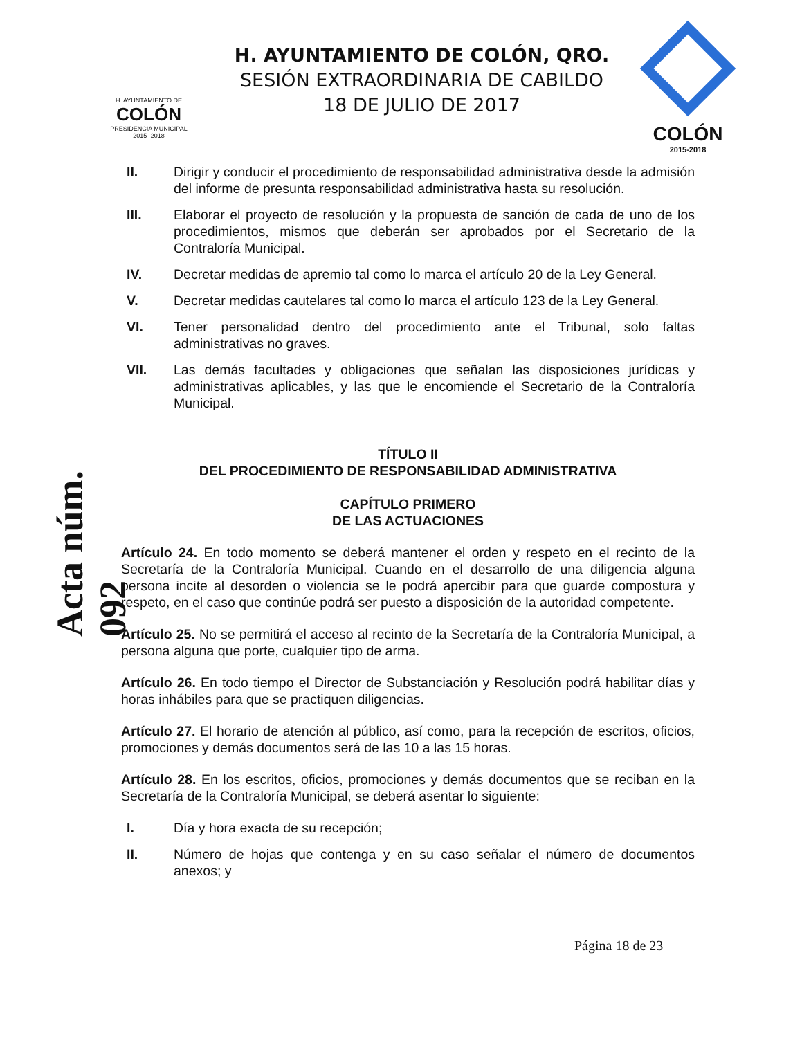H. AYUNTAMIENTO DE
COLÓN
PRESIDENCIA MUNICIPAL
2015 -2018
H. AYUNTAMIENTO DE COLÓN, QRO.
SESIÓN EXTRAORDINARIA DE CABILDO
18 DE JULIO DE 2017
COLÓN
2015-2018
II. Dirigir y conducir el procedimiento de responsabilidad administrativa desde la admisión del informe de presunta responsabilidad administrativa hasta su resolución.
III. Elaborar el proyecto de resolución y la propuesta de sanción de cada de uno de los procedimientos, mismos que deberán ser aprobados por el Secretario de la Contraloría Municipal.
IV. Decretar medidas de apremio tal como lo marca el artículo 20 de la Ley General.
V. Decretar medidas cautelares tal como lo marca el artículo 123 de la Ley General.
VI. Tener personalidad dentro del procedimiento ante el Tribunal, solo faltas administrativas no graves.
VII. Las demás facultades y obligaciones que señalan las disposiciones jurídicas y administrativas aplicables, y las que le encomiende el Secretario de la Contraloría Municipal.
TÍTULO II
DEL PROCEDIMIENTO DE RESPONSABILIDAD ADMINISTRATIVA
CAPÍTULO PRIMERO
DE LAS ACTUACIONES
Artículo 24. En todo momento se deberá mantener el orden y respeto en el recinto de la Secretaría de la Contraloría Municipal. Cuando en el desarrollo de una diligencia alguna persona incite al desorden o violencia se le podrá apercibir para que guarde compostura y respeto, en el caso que continúe podrá ser puesto a disposición de la autoridad competente.
Artículo 25. No se permitirá el acceso al recinto de la Secretaría de la Contraloría Municipal, a persona alguna que porte, cualquier tipo de arma.
Artículo 26. En todo tiempo el Director de Substanciación y Resolución podrá habilitar días y horas inhábiles para que se practiquen diligencias.
Artículo 27. El horario de atención al público, así como, para la recepción de escritos, oficios, promociones y demás documentos será de las 10 a las 15 horas.
Artículo 28. En los escritos, oficios, promociones y demás documentos que se reciban en la Secretaría de la Contraloría Municipal, se deberá asentar lo siguiente:
I. Día y hora exacta de su recepción;
II. Número de hojas que contenga y en su caso señalar el número de documentos anexos; y
Acta núm. 092
Página 18 de 23